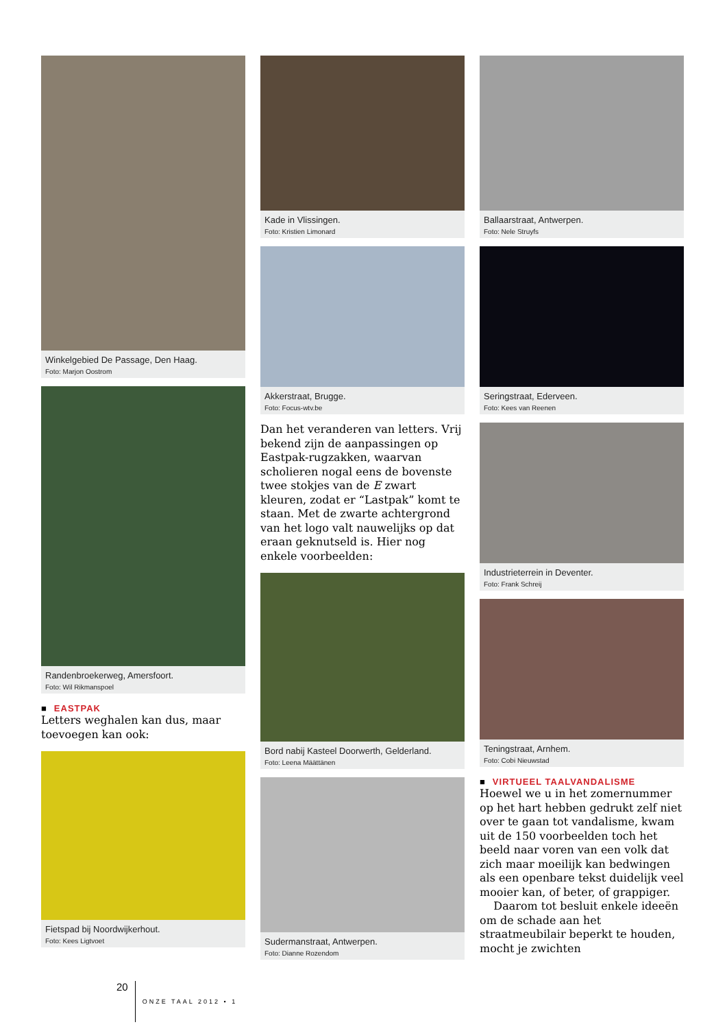Winkelgebied De Passage, Den Haag.
Foto: Marjon Oostrom
Randenbroekerweg, Amersfoort.
Foto: Wil Rikmanspoel
■ EASTPAK
Letters weghalen kan dus, maar toevoegen kan ook:
Fietspad bij Noordwijkerhout.
Foto: Kees Ligtvoet
Kade in Vlissingen.
Foto: Kristien Limonard
Akkerstraat, Brugge.
Foto: Focus-wtv.be
Dan het veranderen van letters. Vrij bekend zijn de aanpassingen op Eastpak-rugzakken, waarvan scholieren nogal eens de bovenste twee stokjes van de E zwart kleuren, zodat er “Lastpak” komt te staan. Met de zwarte achtergrond van het logo valt nauwelijks op dat eraan geknutseld is. Hier nog enkele voorbeelden:
Bord nabij Kasteel Doorwerth, Gelderland.
Foto: Leena Määttänen
Sudermanstraat, Antwerpen.
Foto: Dianne Rozendom
Ballaarstraat, Antwerpen.
Foto: Nele Struyfs
Seringstraat, Ederveen.
Foto: Kees van Reenen
Industrieterrein in Deventer.
Foto: Frank Schreij
Teningstraat, Arnhem.
Foto: Cobi Nieuwstad
■ VIRTUEEL TAALVANDALISME
Hoewel we u in het zomernummer op het hart hebben gedrukt zelf niet over te gaan tot vandalisme, kwam uit de 150 voorbeelden toch het beeld naar voren van een volk dat zich maar moeilijk kan bedwingen als een openbare tekst duidelijk veel mooier kan, of beter, of grappiger.
Daarom tot besluit enkele ideeën om de schade aan het straatmeubilair beperkt te houden, mocht je zwichten
20 ONZE TAAL 2012 • 1